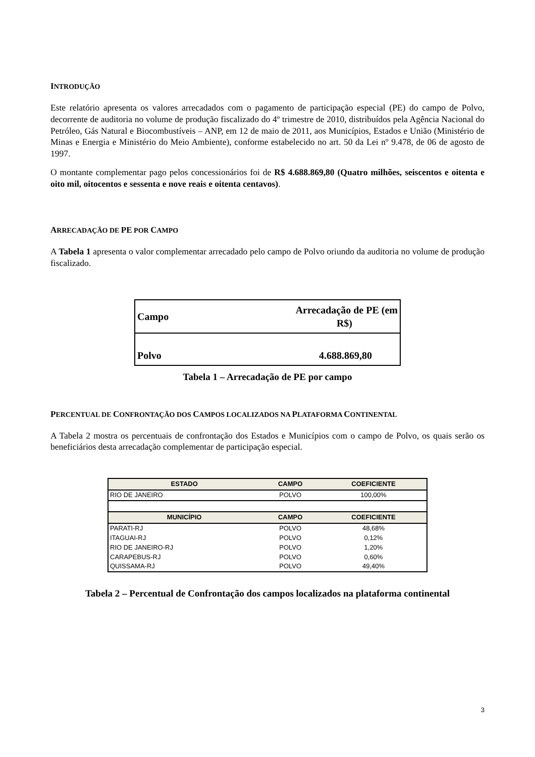INTRODUÇÃO
Este relatório apresenta os valores arrecadados com o pagamento de participação especial (PE) do campo de Polvo, decorrente de auditoria no volume de produção fiscalizado do 4º trimestre de 2010, distribuídos pela Agência Nacional do Petróleo, Gás Natural e Biocombustíveis – ANP, em 12 de maio de 2011, aos Municípios, Estados e União (Ministério de Minas e Energia e Ministério do Meio Ambiente), conforme estabelecido no art. 50 da Lei nº 9.478, de 06 de agosto de 1997.
O montante complementar pago pelos concessionários foi de R$ 4.688.869,80 (Quatro milhões, seiscentos e oitenta e oito mil, oitocentos e sessenta e nove reais e oitenta centavos).
ARRECADAÇÃO DE PE POR CAMPO
A Tabela 1 apresenta o valor complementar arrecadado pelo campo de Polvo oriundo da auditoria no volume de produção fiscalizado.
| Campo | Arrecadação de PE (em R$) |
| Polvo | 4.688.869,80 |
Tabela 1 – Arrecadação de PE por campo
PERCENTUAL DE CONFRONTAÇÃO DOS CAMPOS LOCALIZADOS NA PLATAFORMA CONTINENTAL
A Tabela 2 mostra os percentuais de confrontação dos Estados e Municípios com o campo de Polvo, os quais serão os beneficiários desta arrecadação complementar de participação especial.
| ESTADO | CAMPO | COEFICIENTE |
| --- | --- | --- |
| RIO DE JANEIRO | POLVO | 100,00% |
| MUNICÍPIO | CAMPO | COEFICIENTE |
| PARATI-RJ | POLVO | 48,68% |
| ITAGUAI-RJ | POLVO | 0,12% |
| RIO DE JANEIRO-RJ | POLVO | 1,20% |
| CARAPEBUS-RJ | POLVO | 0,60% |
| QUISSAMA-RJ | POLVO | 49,40% |
Tabela 2 – Percentual de Confrontação dos campos localizados na plataforma continental
3